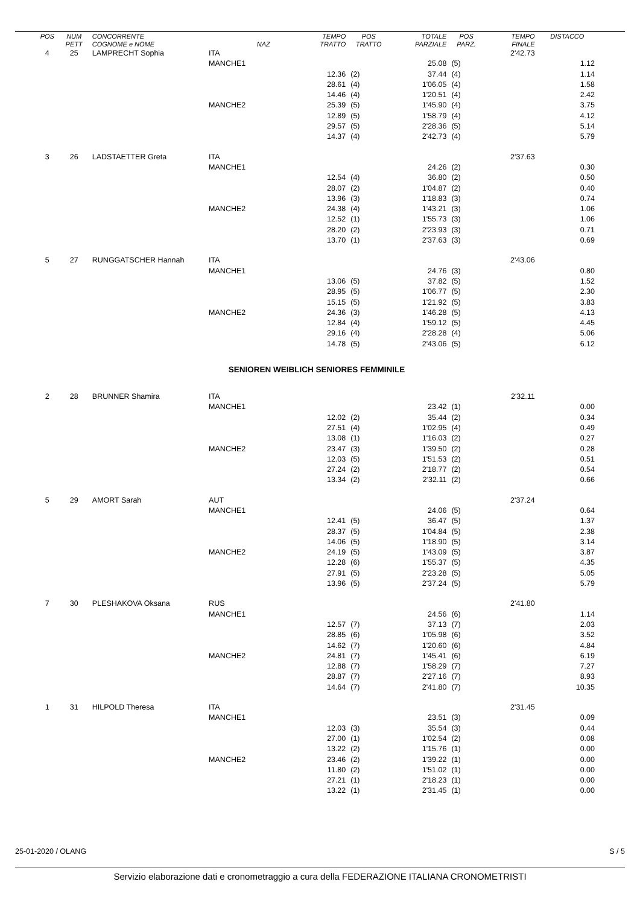| POS | NUM PETT | CONCORRENTE COGNOME e NOME | NAZ | TEMPO TRATTO | POS TRATTO | TOTALE PARZIALE | POS PARZ. | TEMPO FINALE | DISTACCO |
| --- | --- | --- | --- | --- | --- | --- | --- | --- | --- |
| 4 | 25 | LAMPRECHT Sophia | ITA | | | | | 2'42.73 | |
| | | | MANCHE1 | | | 25.08 | (5) | | 1.12 |
| | | | | 12.36 | (2) | 37.44 | (4) | | 1.14 |
| | | | | 28.61 | (4) | 1'06.05 | (4) | | 1.58 |
| | | | | 14.46 | (4) | 1'20.51 | (4) | | 2.42 |
| | | | MANCHE2 | 25.39 | (5) | 1'45.90 | (4) | | 3.75 |
| | | | | 12.89 | (5) | 1'58.79 | (4) | | 4.12 |
| | | | | 29.57 | (5) | 2'28.36 | (5) | | 5.14 |
| | | | | 14.37 | (4) | 2'42.73 | (4) | | 5.79 |
| 3 | 26 | LADSTAETTER Greta | ITA | | | | | 2'37.63 | |
| | | | MANCHE1 | | | 24.26 | (2) | | 0.30 |
| | | | | 12.54 | (4) | 36.80 | (2) | | 0.50 |
| | | | | 28.07 | (2) | 1'04.87 | (2) | | 0.40 |
| | | | | 13.96 | (3) | 1'18.83 | (3) | | 0.74 |
| | | | MANCHE2 | 24.38 | (4) | 1'43.21 | (3) | | 1.06 |
| | | | | 12.52 | (1) | 1'55.73 | (3) | | 1.06 |
| | | | | 28.20 | (2) | 2'23.93 | (3) | | 0.71 |
| | | | | 13.70 | (1) | 2'37.63 | (3) | | 0.69 |
| 5 | 27 | RUNGGATSCHER Hannah | ITA | | | | | 2'43.06 | |
| | | | MANCHE1 | | | 24.76 | (3) | | 0.80 |
| | | | | 13.06 | (5) | 37.82 | (5) | | 1.52 |
| | | | | 28.95 | (5) | 1'06.77 | (5) | | 2.30 |
| | | | | 15.15 | (5) | 1'21.92 | (5) | | 3.83 |
| | | | MANCHE2 | 24.36 | (3) | 1'46.28 | (5) | | 4.13 |
| | | | | 12.84 | (4) | 1'59.12 | (5) | | 4.45 |
| | | | | 29.16 | (4) | 2'28.28 | (4) | | 5.06 |
| | | | | 14.78 | (5) | 2'43.06 | (5) | | 6.12 |
| SENIOREN WEIBLICH SENIORES FEMMINILE | | | | | | | | | |
| 2 | 28 | BRUNNER Shamira | ITA | | | | | 2'32.11 | |
| | | | MANCHE1 | | | 23.42 | (1) | | 0.00 |
| | | | | 12.02 | (2) | 35.44 | (2) | | 0.34 |
| | | | | 27.51 | (4) | 1'02.95 | (4) | | 0.49 |
| | | | | 13.08 | (1) | 1'16.03 | (2) | | 0.27 |
| | | | MANCHE2 | 23.47 | (3) | 1'39.50 | (2) | | 0.28 |
| | | | | 12.03 | (5) | 1'51.53 | (2) | | 0.51 |
| | | | | 27.24 | (2) | 2'18.77 | (2) | | 0.54 |
| | | | | 13.34 | (2) | 2'32.11 | (2) | | 0.66 |
| 5 | 29 | AMORT Sarah | AUT | | | | | 2'37.24 | |
| | | | MANCHE1 | | | 24.06 | (5) | | 0.64 |
| | | | | 12.41 | (5) | 36.47 | (5) | | 1.37 |
| | | | | 28.37 | (5) | 1'04.84 | (5) | | 2.38 |
| | | | | 14.06 | (5) | 1'18.90 | (5) | | 3.14 |
| | | | MANCHE2 | 24.19 | (5) | 1'43.09 | (5) | | 3.87 |
| | | | | 12.28 | (6) | 1'55.37 | (5) | | 4.35 |
| | | | | 27.91 | (5) | 2'23.28 | (5) | | 5.05 |
| | | | | 13.96 | (5) | 2'37.24 | (5) | | 5.79 |
| 7 | 30 | PLESHAKOVA Oksana | RUS | | | | | 2'41.80 | |
| | | | MANCHE1 | | | 24.56 | (6) | | 1.14 |
| | | | | 12.57 | (7) | 37.13 | (7) | | 2.03 |
| | | | | 28.85 | (6) | 1'05.98 | (6) | | 3.52 |
| | | | | 14.62 | (7) | 1'20.60 | (6) | | 4.84 |
| | | | MANCHE2 | 24.81 | (7) | 1'45.41 | (6) | | 6.19 |
| | | | | 12.88 | (7) | 1'58.29 | (7) | | 7.27 |
| | | | | 28.87 | (7) | 2'27.16 | (7) | | 8.93 |
| | | | | 14.64 | (7) | 2'41.80 | (7) | | 10.35 |
| 1 | 31 | HILPOLD Theresa | ITA | | | | | 2'31.45 | |
| | | | MANCHE1 | | | 23.51 | (3) | | 0.09 |
| | | | | 12.03 | (3) | 35.54 | (3) | | 0.44 |
| | | | | 27.00 | (1) | 1'02.54 | (2) | | 0.08 |
| | | | | 13.22 | (2) | 1'15.76 | (1) | | 0.00 |
| | | | MANCHE2 | 23.46 | (2) | 1'39.22 | (1) | | 0.00 |
| | | | | 11.80 | (2) | 1'51.02 | (1) | | 0.00 |
| | | | | 27.21 | (1) | 2'18.23 | (1) | | 0.00 |
| | | | | 13.22 | (1) | 2'31.45 | (1) | | 0.00 |
25-01-2020 / OLANG S / 5
Servizio elaborazione dati e cronometraggio a cura della FEDERAZIONE ITALIANA CRONOMETRISTI